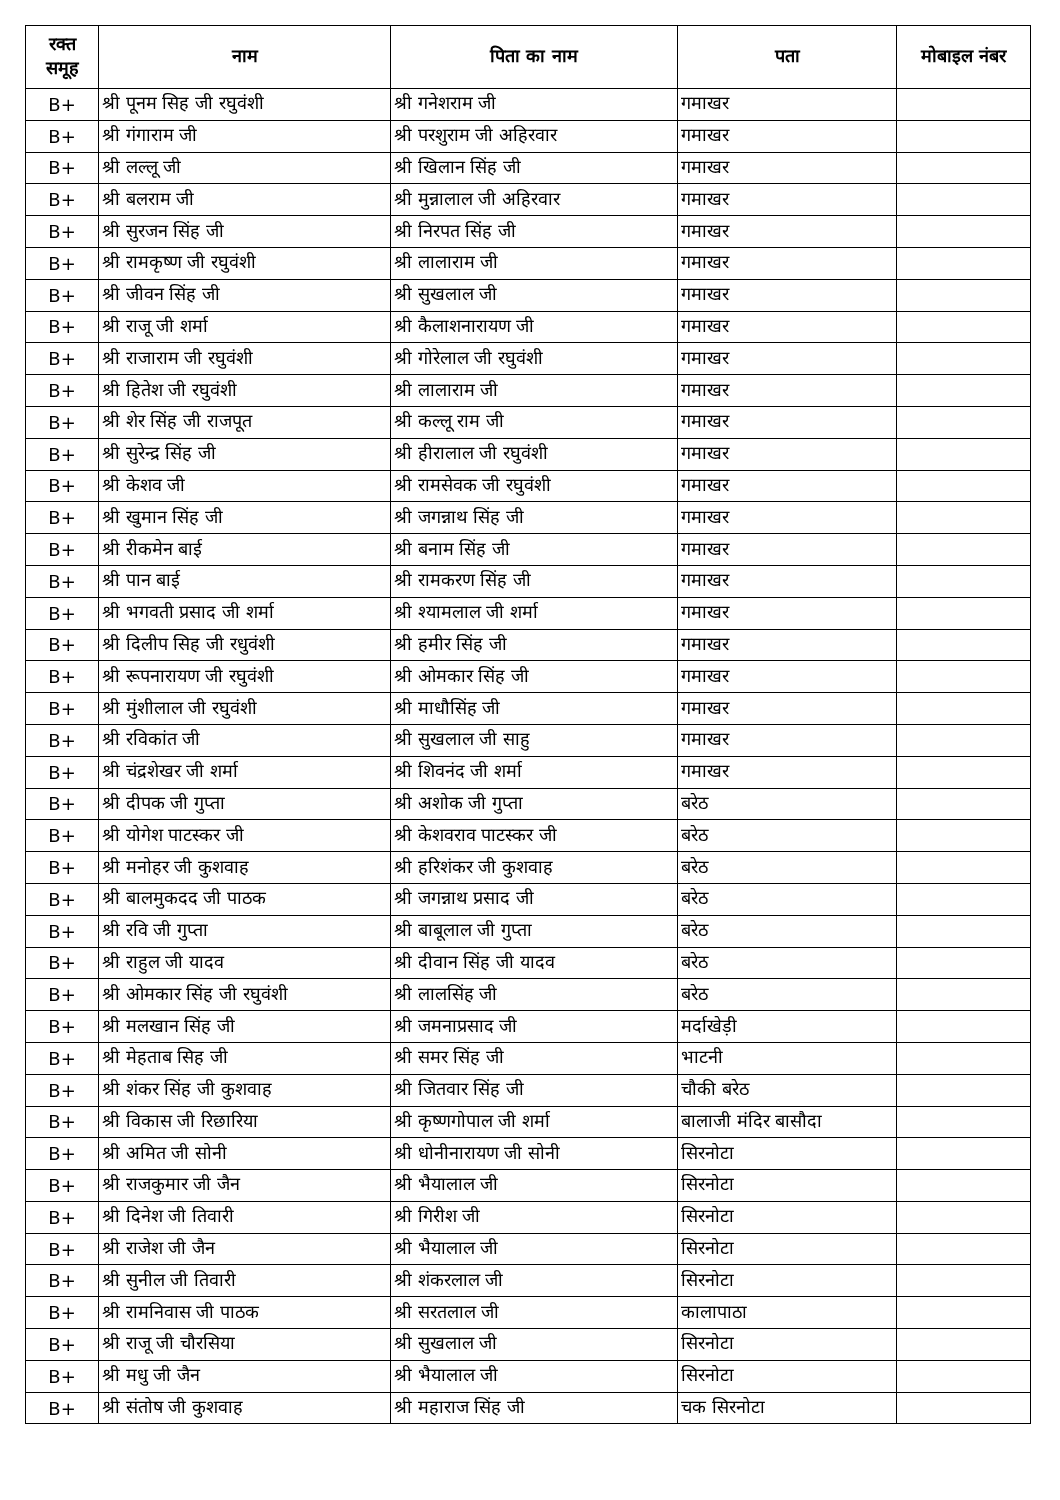| रक्त समूह | नाम | पिता का नाम | पता | मोबाइल नंबर |
| --- | --- | --- | --- | --- |
| B+ | श्री पूनम सिह जी रघुवंशी | श्री गनेशराम जी | गमाखर | |
| B+ | श्री गंगाराम जी | श्री परशुराम जी अहिरवार | गमाखर | |
| B+ | श्री लल्लू जी | श्री खिलान सिंह जी | गमाखर | |
| B+ | श्री बलराम जी | श्री मुन्नालाल जी अहिरवार | गमाखर | |
| B+ | श्री सुरजन सिंह जी | श्री निरपत सिंह जी | गमाखर | |
| B+ | श्री रामकृष्ण जी रघुवंशी | श्री लालाराम जी | गमाखर | |
| B+ | श्री जीवन सिंह जी | श्री सुखलाल जी | गमाखर | |
| B+ | श्री राजू जी शर्मा | श्री कैलाशनारायण जी | गमाखर | |
| B+ | श्री राजाराम जी रघुवंशी | श्री गोरेलाल जी रघुवंशी | गमाखर | |
| B+ | श्री हितेश जी रघुवंशी | श्री लालाराम जी | गमाखर | |
| B+ | श्री शेर सिंह जी राजपूत | श्री कल्लू राम जी | गमाखर | |
| B+ | श्री सुरेन्द्र सिंह जी | श्री हीरालाल जी रघुवंशी | गमाखर | |
| B+ | श्री केशव जी | श्री रामसेवक जी रघुवंशी | गमाखर | |
| B+ | श्री खुमान सिंह जी | श्री जगन्नाथ सिंह जी | गमाखर | |
| B+ | श्री रीकमेन बाई | श्री बनाम सिंह जी | गमाखर | |
| B+ | श्री पान बाई | श्री रामकरण सिंह जी | गमाखर | |
| B+ | श्री भगवती प्रसाद जी शर्मा | श्री श्यामलाल जी शर्मा | गमाखर | |
| B+ | श्री दिलीप सिह जी रधुवंशी | श्री हमीर सिंह जी | गमाखर | |
| B+ | श्री रूपनारायण जी रघुवंशी | श्री ओमकार सिंह जी | गमाखर | |
| B+ | श्री मुंशीलाल जी रघुवंशी | श्री माधौसिंह जी | गमाखर | |
| B+ | श्री रविकांत जी | श्री सुखलाल जी साहु | गमाखर | |
| B+ | श्री चंद्रशेखर जी शर्मा | श्री शिवनंद जी शर्मा | गमाखर | |
| B+ | श्री दीपक जी गुप्ता | श्री अशोक जी गुप्ता | बरेठ | |
| B+ | श्री योगेश पाटस्कर जी | श्री केशवराव पाटस्कर जी | बरेठ | |
| B+ | श्री मनोहर जी कुशवाह | श्री हरिशंकर जी कुशवाह | बरेठ | |
| B+ | श्री बालमुकदद जी पाठक | श्री जगन्नाथ प्रसाद जी | बरेठ | |
| B+ | श्री रवि जी गुप्ता | श्री बाबूलाल जी गुप्ता | बरेठ | |
| B+ | श्री राहुल जी यादव | श्री दीवान सिंह जी यादव | बरेठ | |
| B+ | श्री ओमकार सिंह जी रघुवंशी | श्री लालसिंह जी | बरेठ | |
| B+ | श्री मलखान सिंह जी | श्री जमनाप्रसाद जी | मर्दाखेड़ी | |
| B+ | श्री मेहताब सिह जी | श्री समर सिंह जी | भाटनी | |
| B+ | श्री शंकर सिंह जी कुशवाह | श्री जितवार सिंह जी | चौकी बरेठ | |
| B+ | श्री विकास जी रिछारिया | श्री कृष्णगोपाल जी शर्मा | बालाजी मंदिर बासौदा | |
| B+ | श्री अमित जी सोनी | श्री धोनीनारायण जी सोनी | सिरनोटा | |
| B+ | श्री राजकुमार जी जैन | श्री भैयालाल जी | सिरनोटा | |
| B+ | श्री दिनेश जी तिवारी | श्री गिरीश जी | सिरनोटा | |
| B+ | श्री राजेश जी जैन | श्री भैयालाल जी | सिरनोटा | |
| B+ | श्री सुनील जी तिवारी | श्री शंकरलाल जी | सिरनोटा | |
| B+ | श्री रामनिवास जी पाठक | श्री सरतलाल जी | कालापाठा | |
| B+ | श्री राजू जी चौरसिया | श्री सुखलाल जी | सिरनोटा | |
| B+ | श्री मधु जी जैन | श्री भैयालाल जी | सिरनोटा | |
| B+ | श्री संतोष जी कुशवाह | श्री महाराज सिंह जी | चक सिरनोटा | |